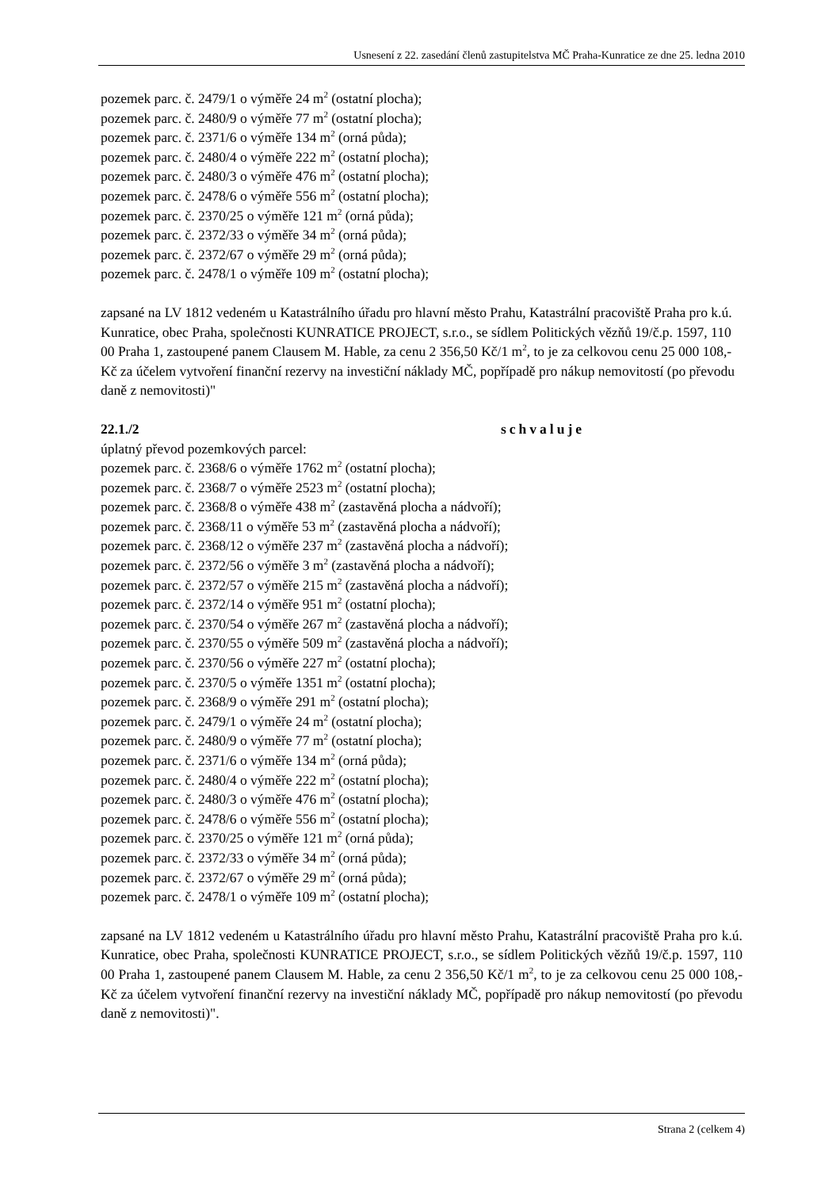Usnesení z 22. zasedání členů zastupitelstva MČ Praha-Kunratice ze dne 25. ledna 2010
pozemek parc. č. 2479/1 o výměře 24 m<sup>2</sup> (ostatní plocha);
pozemek parc. č. 2480/9 o výměře 77 m<sup>2</sup> (ostatní plocha);
pozemek parc. č. 2371/6 o výměře 134 m<sup>2</sup> (orná půda);
pozemek parc. č. 2480/4 o výměře 222 m<sup>2</sup> (ostatní plocha);
pozemek parc. č. 2480/3 o výměře 476 m<sup>2</sup> (ostatní plocha);
pozemek parc. č. 2478/6 o výměře 556 m<sup>2</sup> (ostatní plocha);
pozemek parc. č. 2370/25 o výměře 121 m<sup>2</sup> (orná půda);
pozemek parc. č. 2372/33 o výměře 34 m<sup>2</sup> (orná půda);
pozemek parc. č. 2372/67 o výměře 29 m<sup>2</sup> (orná půda);
pozemek parc. č. 2478/1 o výměře 109 m<sup>2</sup> (ostatní plocha);
zapsané na LV 1812 vedeném u Katastrálního úřadu pro hlavní město Prahu, Katastrální pracoviště Praha pro k.ú. Kunratice, obec Praha, společnosti KUNRATICE PROJECT, s.r.o., se sídlem Politických vězňů 19/č.p. 1597, 110 00 Praha 1, zastoupené panem Clausem M. Hable, za cenu 2 356,50 Kč/1 m<sup>2</sup>, to je za celkovou cenu 25 000 108,- Kč za účelem vytvoření finanční rezervy na investiční náklady MČ, popřípadě pro nákup nemovitostí (po převodu daně z nemovitosti)"
22.1./2 schvaluje
úplatný převod pozemkových parcel:
pozemek parc. č. 2368/6 o výměře 1762 m<sup>2</sup> (ostatní plocha);
pozemek parc. č. 2368/7 o výměře 2523 m<sup>2</sup> (ostatní plocha);
pozemek parc. č. 2368/8 o výměře 438 m<sup>2</sup> (zastavěná plocha a nádvoří);
pozemek parc. č. 2368/11 o výměře 53 m<sup>2</sup> (zastavěná plocha a nádvoří);
pozemek parc. č. 2368/12 o výměře 237 m<sup>2</sup> (zastavěná plocha a nádvoří);
pozemek parc. č. 2372/56 o výměře 3 m<sup>2</sup> (zastavěná plocha a nádvoří);
pozemek parc. č. 2372/57 o výměře 215 m<sup>2</sup> (zastavěná plocha a nádvoří);
pozemek parc. č. 2372/14 o výměře 951 m<sup>2</sup> (ostatní plocha);
pozemek parc. č. 2370/54 o výměře 267 m<sup>2</sup> (zastavěná plocha a nádvoří);
pozemek parc. č. 2370/55 o výměře 509 m<sup>2</sup> (zastavěná plocha a nádvoří);
pozemek parc. č. 2370/56 o výměře 227 m<sup>2</sup> (ostatní plocha);
pozemek parc. č. 2370/5 o výměře 1351 m<sup>2</sup> (ostatní plocha);
pozemek parc. č. 2368/9 o výměře 291 m<sup>2</sup> (ostatní plocha);
pozemek parc. č. 2479/1 o výměře 24 m<sup>2</sup> (ostatní plocha);
pozemek parc. č. 2480/9 o výměře 77 m<sup>2</sup> (ostatní plocha);
pozemek parc. č. 2371/6 o výměře 134 m<sup>2</sup> (orná půda);
pozemek parc. č. 2480/4 o výměře 222 m<sup>2</sup> (ostatní plocha);
pozemek parc. č. 2480/3 o výměře 476 m<sup>2</sup> (ostatní plocha);
pozemek parc. č. 2478/6 o výměře 556 m<sup>2</sup> (ostatní plocha);
pozemek parc. č. 2370/25 o výměře 121 m<sup>2</sup> (orná půda);
pozemek parc. č. 2372/33 o výměře 34 m<sup>2</sup> (orná půda);
pozemek parc. č. 2372/67 o výměře 29 m<sup>2</sup> (orná půda);
pozemek parc. č. 2478/1 o výměře 109 m<sup>2</sup> (ostatní plocha);
zapsané na LV 1812 vedeném u Katastrálního úřadu pro hlavní město Prahu, Katastrální pracoviště Praha pro k.ú. Kunratice, obec Praha, společnosti KUNRATICE PROJECT, s.r.o., se sídlem Politických vězňů 19/č.p. 1597, 110 00 Praha 1, zastoupené panem Clausem M. Hable, za cenu 2 356,50 Kč/1 m<sup>2</sup>, to je za celkovou cenu 25 000 108,- Kč za účelem vytvoření finanční rezervy na investiční náklady MČ, popřípadě pro nákup nemovitostí (po převodu daně z nemovitosti)".
Strana 2 (celkem 4)